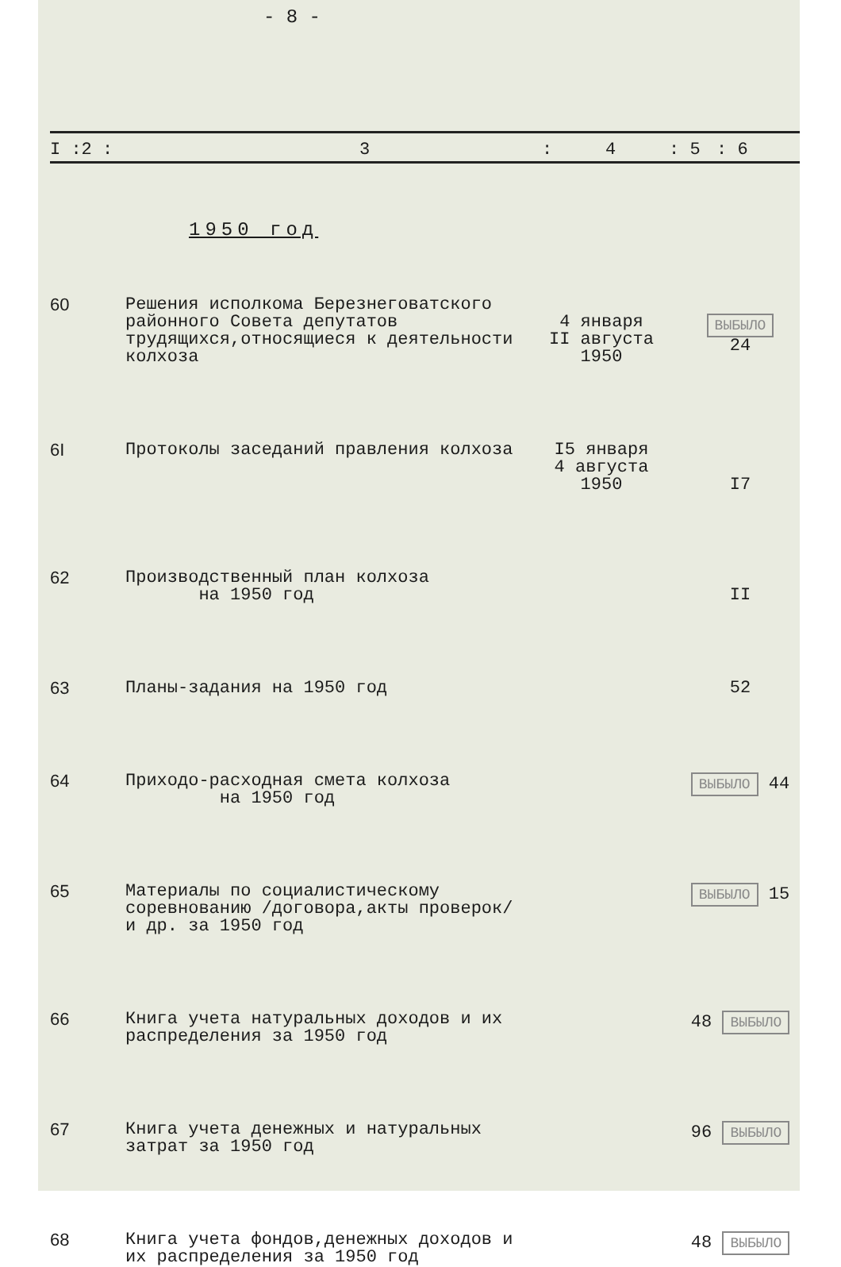- 8 -
I :2 : 3: 4: 5: 6
1950 год
| 60 | Решения исполкома Березнеговатского районного Совета депутатов трудящихся,относящиеся к деятельности колхоза | 4 января II августа 1950 | ВЫБЫЛО 24 |
| 6I | Протоколы заседаний правления колхоза | I5 января 4 августа 1950 | I7 |
| 62 | Производственный план колхоза на 1950 год | | II |
| 63 | Планы-задания на 1950 год | | 52 |
| 64 | Приходо-расходная смета колхоза на 1950 год | | ВЫБЫЛО 44 |
| 65 | Материалы по социалистическому соревнованию /договора,акты проверок/ и др. за 1950 год | | ВЫБЫЛО 15 |
| 66 | Книга учета натуральных доходов и их распределения за 1950 год | | 48 ВЫБЫЛО |
| 67 | Книга учета денежных и натуральных затрат за 1950 год | | 96 ВЫБЫЛО |
| 68 | Книга учета фондов,денежных доходов и их распределения за 1950 год | | 48 ВЫБЫЛО |